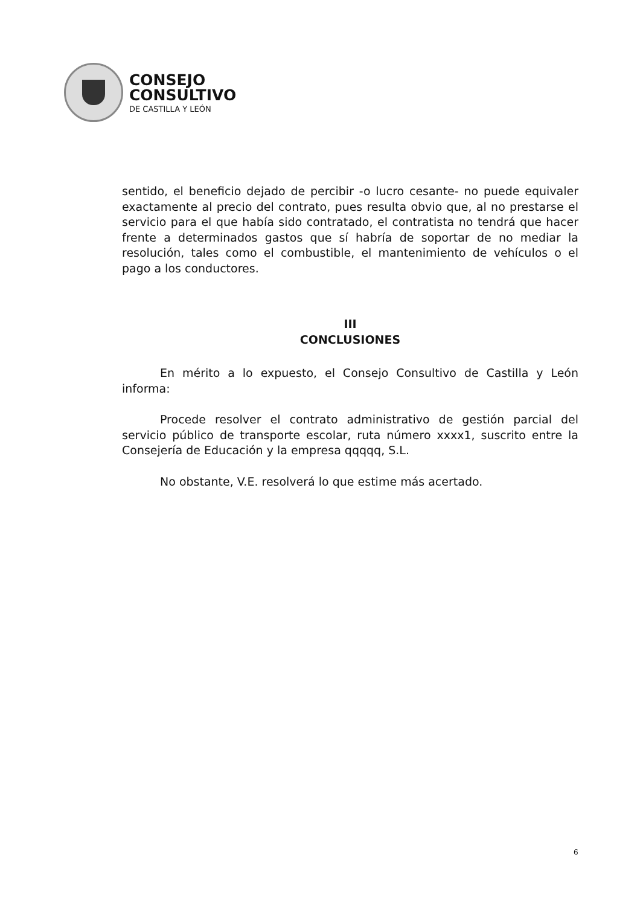CONSEJO
CONSULTIVO
DE CASTILLA Y LEÓN
sentido, el beneficio dejado de percibir -o lucro cesante- no puede equivaler exactamente al precio del contrato, pues resulta obvio que, al no prestarse el servicio para el que había sido contratado, el contratista no tendrá que hacer frente a determinados gastos que sí habría de soportar de no mediar la resolución, tales como el combustible, el mantenimiento de vehículos o el pago a los conductores.
III
CONCLUSIONES
En mérito a lo expuesto, el Consejo Consultivo de Castilla y León informa:
Procede resolver el contrato administrativo de gestión parcial del servicio público de transporte escolar, ruta número xxxx1, suscrito entre la Consejería de Educación y la empresa qqqqq, S.L.
No obstante, V.E. resolverá lo que estime más acertado.
6